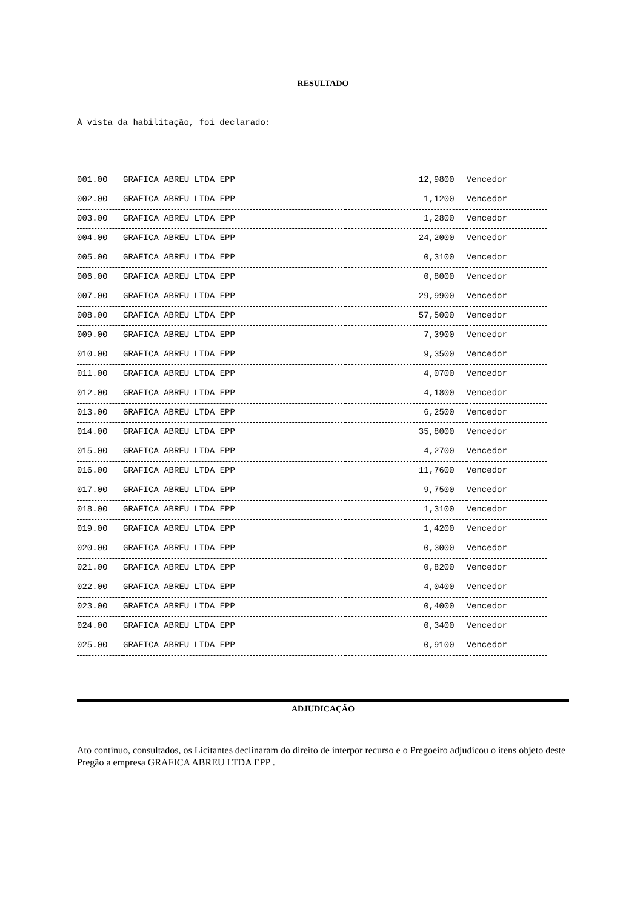RESULTADO
À vista da habilitação, foi declarado:
| 001.00 | GRAFICA ABREU LTDA EPP | 12,9800 | Vencedor |
| 002.00 | GRAFICA ABREU LTDA EPP | 1,1200 | Vencedor |
| 003.00 | GRAFICA ABREU LTDA EPP | 1,2800 | Vencedor |
| 004.00 | GRAFICA ABREU LTDA EPP | 24,2000 | Vencedor |
| 005.00 | GRAFICA ABREU LTDA EPP | 0,3100 | Vencedor |
| 006.00 | GRAFICA ABREU LTDA EPP | 0,8000 | Vencedor |
| 007.00 | GRAFICA ABREU LTDA EPP | 29,9900 | Vencedor |
| 008.00 | GRAFICA ABREU LTDA EPP | 57,5000 | Vencedor |
| 009.00 | GRAFICA ABREU LTDA EPP | 7,3900 | Vencedor |
| 010.00 | GRAFICA ABREU LTDA EPP | 9,3500 | Vencedor |
| 011.00 | GRAFICA ABREU LTDA EPP | 4,0700 | Vencedor |
| 012.00 | GRAFICA ABREU LTDA EPP | 4,1800 | Vencedor |
| 013.00 | GRAFICA ABREU LTDA EPP | 6,2500 | Vencedor |
| 014.00 | GRAFICA ABREU LTDA EPP | 35,8000 | Vencedor |
| 015.00 | GRAFICA ABREU LTDA EPP | 4,2700 | Vencedor |
| 016.00 | GRAFICA ABREU LTDA EPP | 11,7600 | Vencedor |
| 017.00 | GRAFICA ABREU LTDA EPP | 9,7500 | Vencedor |
| 018.00 | GRAFICA ABREU LTDA EPP | 1,3100 | Vencedor |
| 019.00 | GRAFICA ABREU LTDA EPP | 1,4200 | Vencedor |
| 020.00 | GRAFICA ABREU LTDA EPP | 0,3000 | Vencedor |
| 021.00 | GRAFICA ABREU LTDA EPP | 0,8200 | Vencedor |
| 022.00 | GRAFICA ABREU LTDA EPP | 4,0400 | Vencedor |
| 023.00 | GRAFICA ABREU LTDA EPP | 0,4000 | Vencedor |
| 024.00 | GRAFICA ABREU LTDA EPP | 0,3400 | Vencedor |
| 025.00 | GRAFICA ABREU LTDA EPP | 0,9100 | Vencedor |
ADJUDICAÇÃO
Ato contínuo, consultados, os Licitantes declinaram do direito de interpor recurso e o Pregoeiro adjudicou o itens objeto deste Pregão a empresa GRAFICA ABREU LTDA EPP .